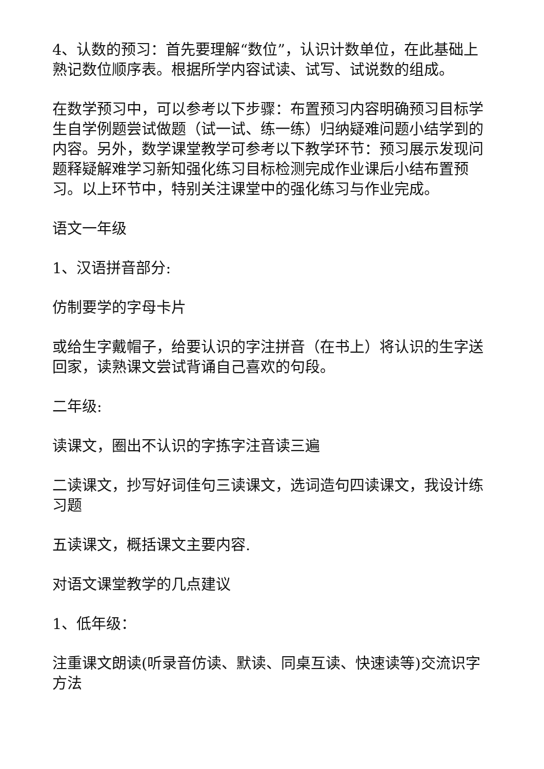4、认数的预习：首先要理解“数位”，认识计数单位，在此基础上熟记数位顺序表。根据所学内容试读、试写、试说数的组成。
在数学预习中，可以参考以下步骤：布置预习内容明确预习目标学生自学例题尝试做题（试一试、练一练）归纳疑难问题小结学到的内容。另外，数学课堂教学可参考以下教学环节：预习展示发现问题释疑解难学习新知强化练习目标检测完成作业课后小结布置预习。以上环节中，特别关注课堂中的强化练习与作业完成。
语文一年级
1、汉语拼音部分:
仿制要学的字母卡片
或给生字戴帽子，给要认识的字注拼音（在书上）将认识的生字送回家，读熟课文尝试背诵自己喜欢的句段。
二年级:
读课文，圈出不认识的字拣字注音读三遍
二读课文，抄写好词佳句三读课文，选词造句四读课文，我设计练习题
五读课文，概括课文主要内容.
对语文课堂教学的几点建议
1、低年级：
注重课文朗读(听录音仿读、默读、同桌互读、快速读等)交流识字方法